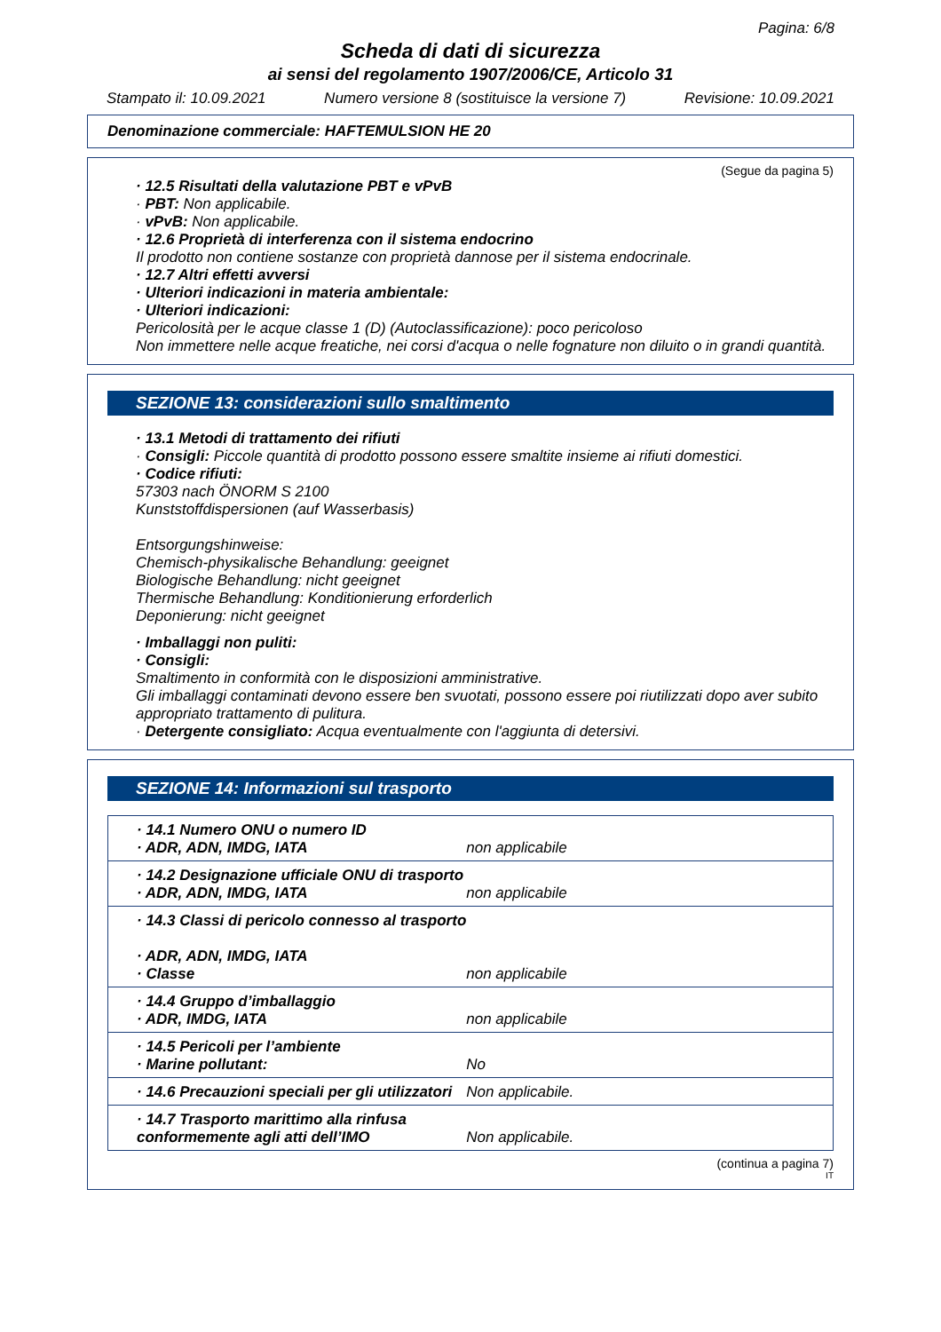Pagina: 6/8
Scheda di dati di sicurezza
ai sensi del regolamento 1907/2006/CE, Articolo 31
Stampato il: 10.09.2021 Numero versione 8 (sostituisce la versione 7) Revisione: 10.09.2021
Denominazione commerciale: HAFTEMULSION HE 20
(Segue da pagina 5)
· 12.5 Risultati della valutazione PBT e vPvB
· PBT: Non applicabile.
· vPvB: Non applicabile.
· 12.6 Proprietà di interferenza con il sistema endocrino
Il prodotto non contiene sostanze con proprietà dannose per il sistema endocrinale.
· 12.7 Altri effetti avversi
· Ulteriori indicazioni in materia ambientale:
· Ulteriori indicazioni:
Pericolosità per le acque classe 1 (D) (Autoclassificazione): poco pericoloso
Non immettere nelle acque freatiche, nei corsi d'acqua o nelle fognature non diluito o in grandi quantità.
SEZIONE 13: considerazioni sullo smaltimento
· 13.1 Metodi di trattamento dei rifiuti
· Consigli: Piccole quantità di prodotto possono essere smaltite insieme ai rifiuti domestici.
· Codice rifiuti:
57303 nach ÖNORM S 2100
Kunststoffdispersionen (auf Wasserbasis)
Entsorgungshinweise:
Chemisch-physikalische Behandlung: geeignet
Biologische Behandlung: nicht geeignet
Thermische Behandlung: Konditionierung erforderlich
Deponierung: nicht geeignet
· Imballaggi non puliti:
· Consigli:
Smaltimento in conformità con le disposizioni amministrative.
Gli imballaggi contaminati devono essere ben svuotati, possono essere poi riutilizzati dopo aver subito appropriato trattamento di pulitura.
· Detergente consigliato: Acqua eventualmente con l'aggiunta di detersivi.
SEZIONE 14: Informazioni sul trasporto
| · 14.1 Numero ONU o numero ID · ADR, ADN, IMDG, IATA | non applicabile |
| · 14.2 Designazione ufficiale ONU di trasporto · ADR, ADN, IMDG, IATA | non applicabile |
| · 14.3 Classi di pericolo connesso al trasporto · ADR, ADN, IMDG, IATA · Classe | non applicabile |
| · 14.4 Gruppo d’imballaggio · ADR, IMDG, IATA | non applicabile |
| · 14.5 Pericoli per l’ambiente · Marine pollutant: | No |
| · 14.6 Precauzioni speciali per gli utilizzatori | Non applicabile. |
| · 14.7 Trasporto marittimo alla rinfusa conformemente agli atti dell’IMO | Non applicabile. |
(continua a pagina 7)
IT